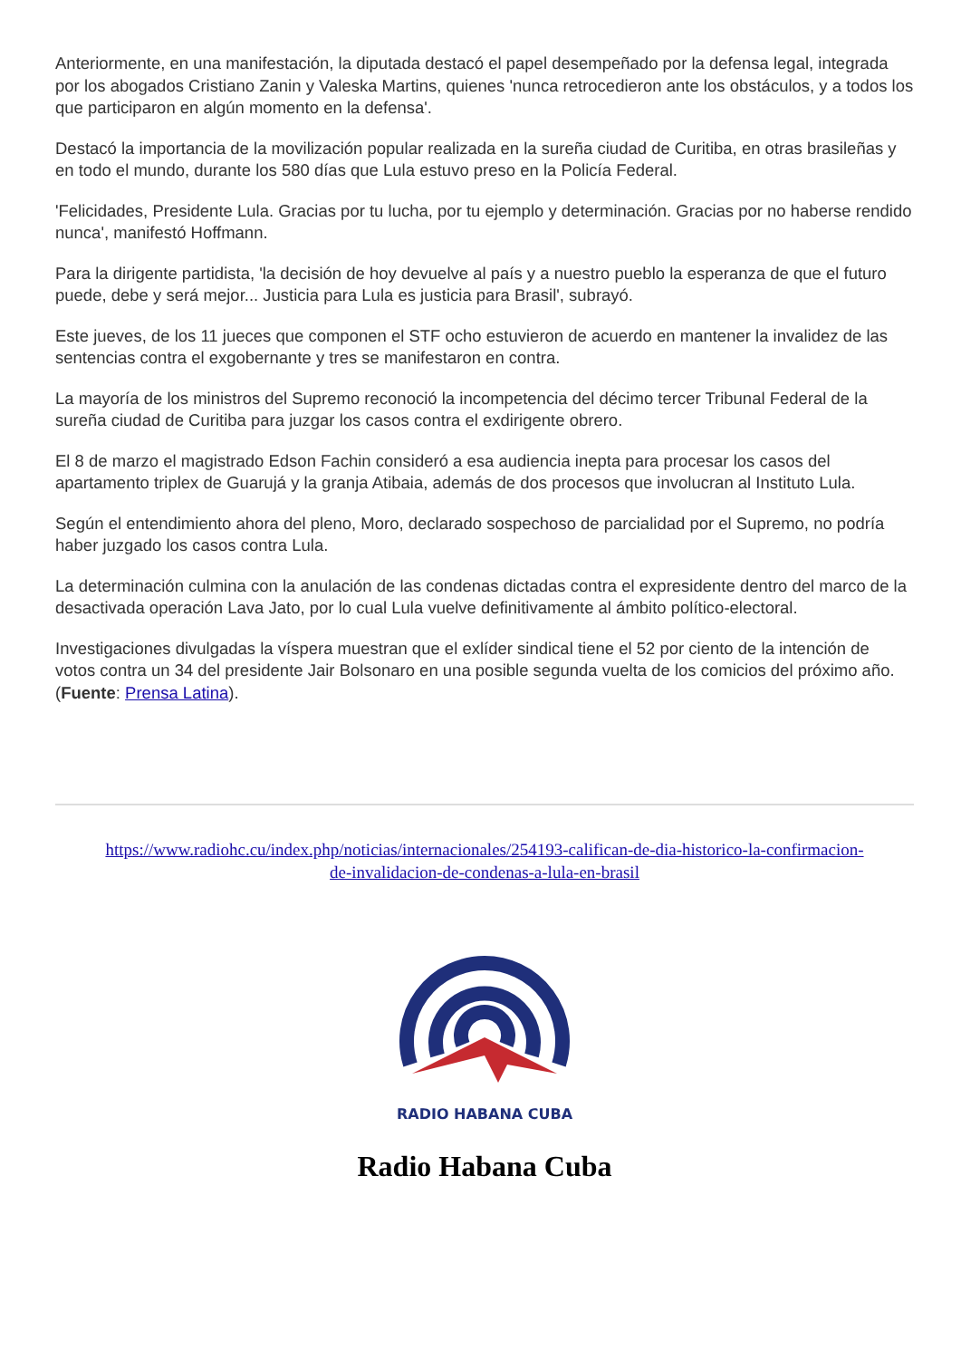Anteriormente, en una manifestación, la diputada destacó el papel desempeñado por la defensa legal, integrada por los abogados Cristiano Zanin y Valeska Martins, quienes 'nunca retrocedieron ante los obstáculos, y a todos los que participaron en algún momento en la defensa'.
Destacó la importancia de la movilización popular realizada en la sureña ciudad de Curitiba, en otras brasileñas y en todo el mundo, durante los 580 días que Lula estuvo preso en la Policía Federal.
'Felicidades, Presidente Lula. Gracias por tu lucha, por tu ejemplo y determinación. Gracias por no haberse rendido nunca', manifestó Hoffmann.
Para la dirigente partidista, 'la decisión de hoy devuelve al país y a nuestro pueblo la esperanza de que el futuro puede, debe y será mejor... Justicia para Lula es justicia para Brasil', subrayó.
Este jueves, de los 11 jueces que componen el STF ocho estuvieron de acuerdo en mantener la invalidez de las sentencias contra el exgobernante y tres se manifestaron en contra.
La mayoría de los ministros del Supremo reconoció la incompetencia del décimo tercer Tribunal Federal de la sureña ciudad de Curitiba para juzgar los casos contra el exdirigente obrero.
El 8 de marzo el magistrado Edson Fachin consideró a esa audiencia inepta para procesar los casos del apartamento triplex de Guarujá y la granja Atibaia, además de dos procesos que involucran al Instituto Lula.
Según el entendimiento ahora del pleno, Moro, declarado sospechoso de parcialidad por el Supremo, no podría haber juzgado los casos contra Lula.
La determinación culmina con la anulación de las condenas dictadas contra el expresidente dentro del marco de la desactivada operación Lava Jato, por lo cual Lula vuelve definitivamente al ámbito político-electoral.
Investigaciones divulgadas la víspera muestran que el exlíder sindical tiene el 52 por ciento de la intención de votos contra un 34 del presidente Jair Bolsonaro en una posible segunda vuelta de los comicios del próximo año. (Fuente: Prensa Latina).
https://www.radiohc.cu/index.php/noticias/internacionales/254193-califican-de-dia-historico-la-confirmacion-de-invalidacion-de-condenas-a-lula-en-brasil
RADIO HABANA CUBA
Radio Habana Cuba